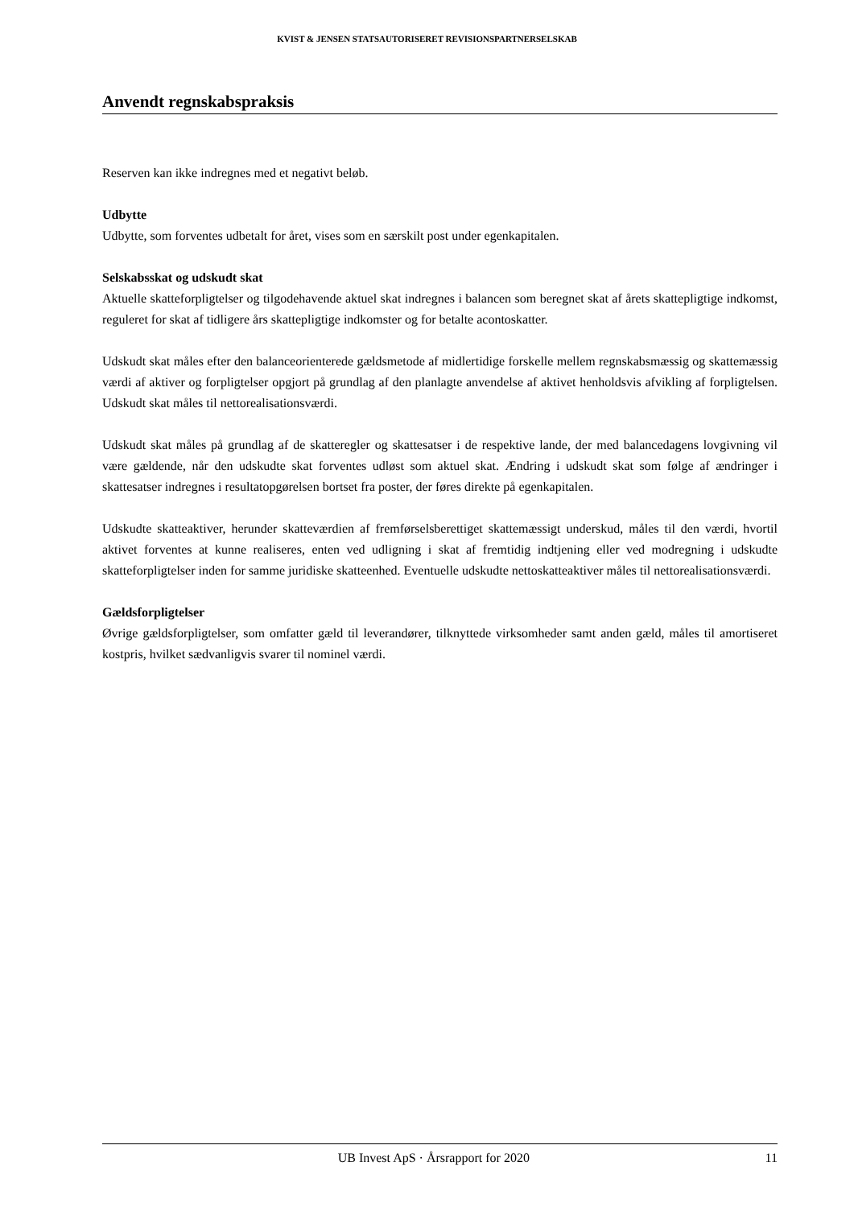KVIST & JENSEN STATSAUTORISERET REVISIONSPARTNERSELSKAB
Anvendt regnskabspraksis
Reserven kan ikke indregnes med et negativt beløb.
Udbytte
Udbytte, som forventes udbetalt for året, vises som en særskilt post under egenkapitalen.
Selskabsskat og udskudt skat
Aktuelle skatteforpligtelser og tilgodehavende aktuel skat indregnes i balancen som beregnet skat af årets skattepligtige indkomst, reguleret for skat af tidligere års skattepligtige indkomster og for betalte acontoskatter.
Udskudt skat måles efter den balanceorienterede gældsmetode af midlertidige forskelle mellem regnskabsmæssig og skattemæssig værdi af aktiver og forpligtelser opgjort på grundlag af den planlagte anvendelse af aktivet henholdsvis afvikling af forpligtelsen. Udskudt skat måles til nettorealisationsværdi.
Udskudt skat måles på grundlag af de skatteregler og skattesatser i de respektive lande, der med balancedagens lovgivning vil være gældende, når den udskudte skat forventes udløst som aktuel skat. Ændring i udskudt skat som følge af ændringer i skattesatser indregnes i resultatopgørelsen bortset fra poster, der føres direkte på egenkapitalen.
Udskudte skatteaktiver, herunder skatteværdien af fremførselsberettiget skattemæssigt underskud, måles til den værdi, hvortil aktivet forventes at kunne realiseres, enten ved udligning i skat af fremtidig indtjening eller ved modregning i udskudte skatteforpligtelser inden for samme juridiske skatteenhed. Eventuelle udskudte nettoskatteaktiver måles til nettorealisationsværdi.
Gældsforpligtelser
Øvrige gældsforpligtelser, som omfatter gæld til leverandører, tilknyttede virksomheder samt anden gæld, måles til amortiseret kostpris, hvilket sædvanligvis svarer til nominel værdi.
UB Invest ApS · Årsrapport for 2020 11